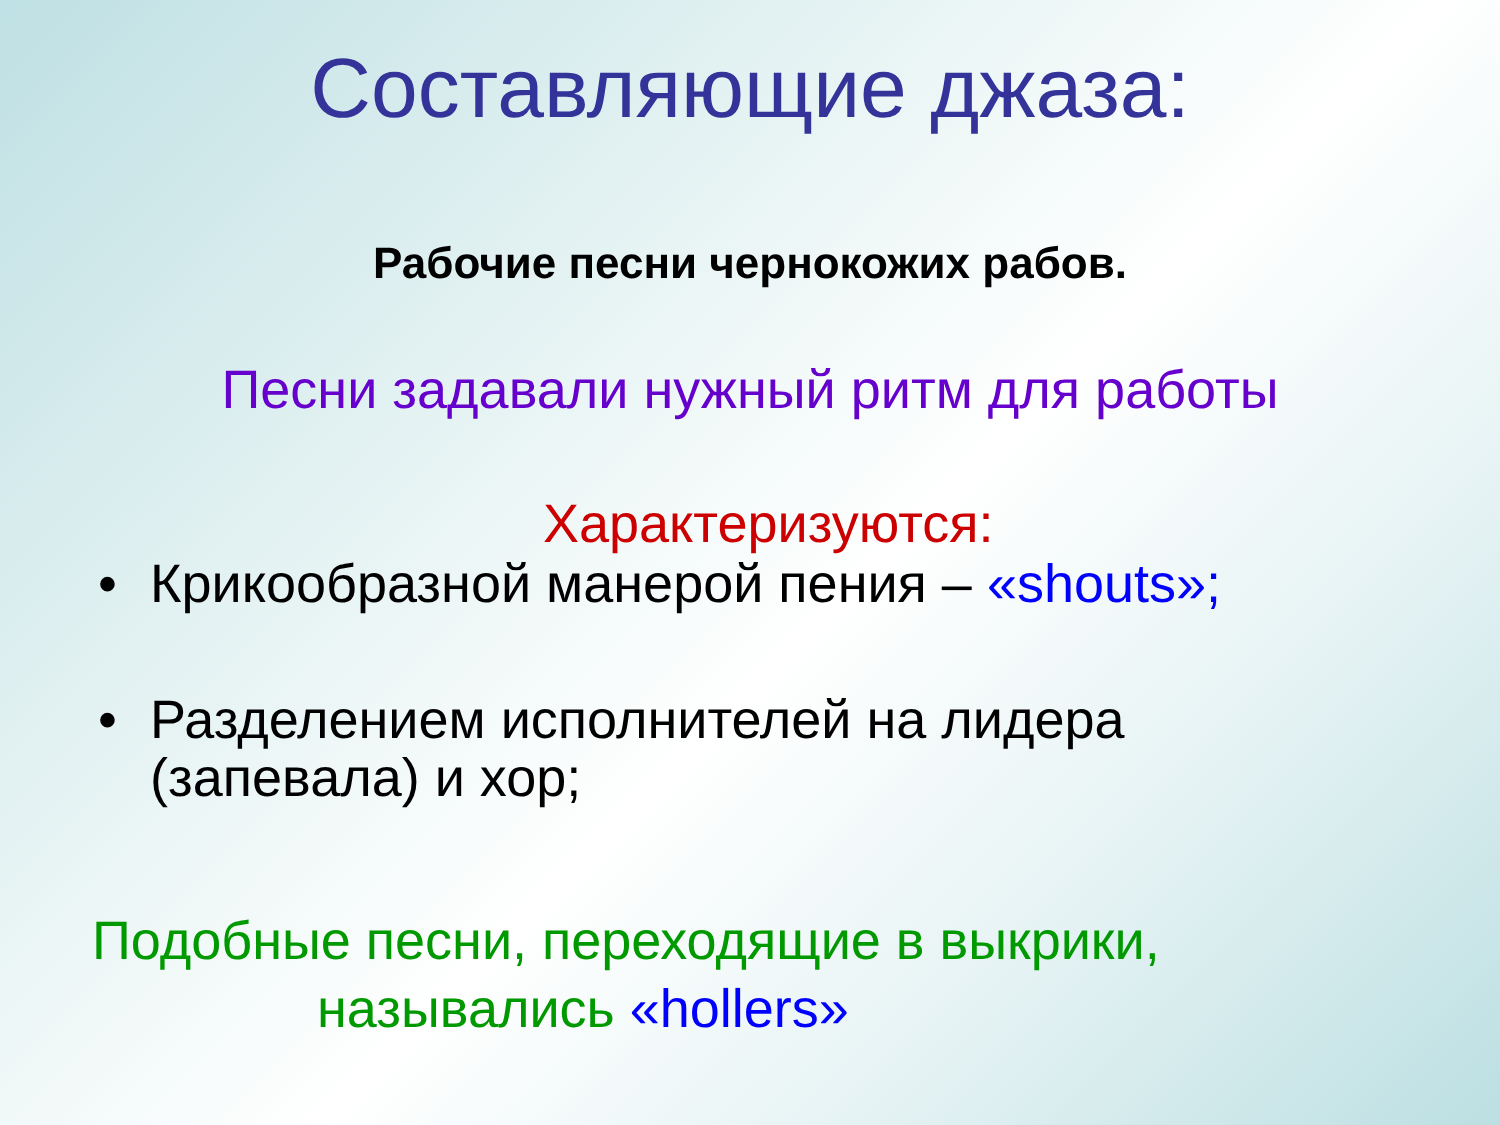Составляющие джаза:
Рабочие песни чернокожих рабов.
Песни задавали нужный ритм для работы
Характеризуются:
• Крикообразной манерой пения – «shouts»;
• Разделением исполнителей на лидера
(запевала) и хор;
Подобные песни, переходящие в выкрики,
назывались «hollers»